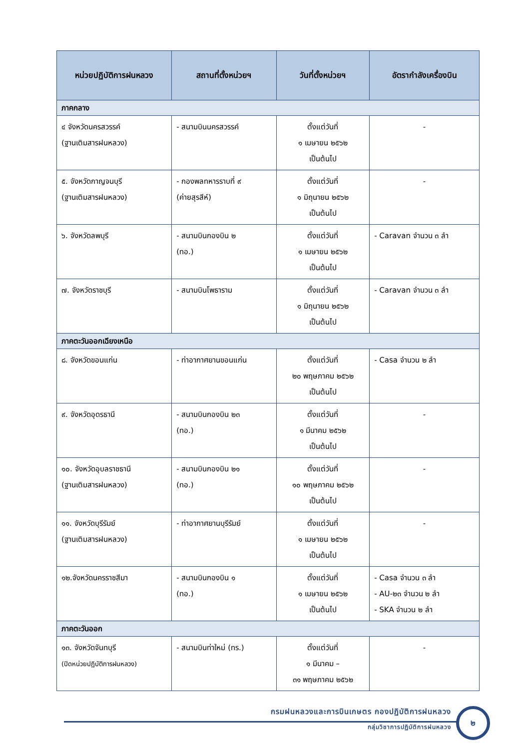| หน่วยปฏิบัติการฝนหลวง | สถานที่ตั้งหน่วยฯ | วันที่ตั้งหน่วยฯ | อัตรากำลังเครื่องบิน |
| --- | --- | --- | --- |
| ภาคกลาง | | | |
| ๔ จังหวัดนครสวรรค์ (ฐานเติมสารฝนหลวง) | - สนามบินนครสวรรค์ | ตั้งแต่วันที่ ๑ เมษายน ๒๕๖๒ เป็นต้นไป | - |
| ๕. จังหวัดกาญจนบุรี (ฐานเติมสารฝนหลวง) | - กองพลทหารราบที่ ๙ (ค่ายสุรสีห์) | ตั้งแต่วันที่ ๑ มิถุนายน ๒๕๖๒ เป็นต้นไป | - |
| ๖. จังหวัดลพบุรี | - สนามบินกองบิน ๒ (ทอ.) | ตั้งแต่วันที่ ๑ เมษายน ๒๕๖๒ เป็นต้นไป | - Caravan จำนวน ๓ ลำ |
| ๗. จังหวัดราชบุรี | - สนามบินโพธาราม | ตั้งแต่วันที่ ๑ มิถุนายน ๒๕๖๒ เป็นต้นไป | - Caravan จำนวน ๓ ลำ |
| ภาคตะวันออกเฉียงเหนือ | | | |
| ๘. จังหวัดขอนแก่น | - ท่าอากาศยานขอนแก่น | ตั้งแต่วันที่ ๒๐ พฤษภาคม ๒๕๖๒ เป็นต้นไป | - Casa จำนวน ๒ ลำ |
| ๙. จังหวัดอุดรธานี | - สนามบินกองบิน ๒๓ (ทอ.) | ตั้งแต่วันที่ ๑ มีนาคม ๒๕๖๒ เป็นต้นไป | - |
| ๑๐. จังหวัดอุบลราชธานี (ฐานเติมสารฝนหลวง) | - สนามบินกองบิน ๒๑ (ทอ.) | ตั้งแต่วันที่ ๑๐ พฤษภาคม ๒๕๖๒ เป็นต้นไป | - |
| ๑๑. จังหวัดบุรีรัมย์ (ฐานเติมสารฝนหลวง) | - ท่าอากาศยานบุรีรัมย์ | ตั้งแต่วันที่ ๑ เมษายน ๒๕๖๒ เป็นต้นไป | - |
| ๑๒.จังหวัดนครราชสีมา | - สนามบินกองบิน ๑ (ทอ.) | ตั้งแต่วันที่ ๑ เมษายน ๒๕๖๒ เป็นต้นไป | - Casa จำนวน ๓ ลำ - AU-๒๓ จำนวน ๒ ลำ - SKA จำนวน ๒ ลำ |
| ภาคตะวันออก | | | |
| ๑๓. จังหวัดจันทบุรี (ปิดหน่วยปฏิบัติการฝนหลวง) | - สนามบินท่าใหม่ (ทร.) | ตั้งแต่วันที่ ๑ มีนาคม – ๓๑ พฤษภาคม ๒๕๖๒ | - |
กรมฝนหลวงและการบินเกษตร กองปฏิบัติการฝนหลวง
กลุ่มวิชาการปฏิบัติการฝนหลวง
๒